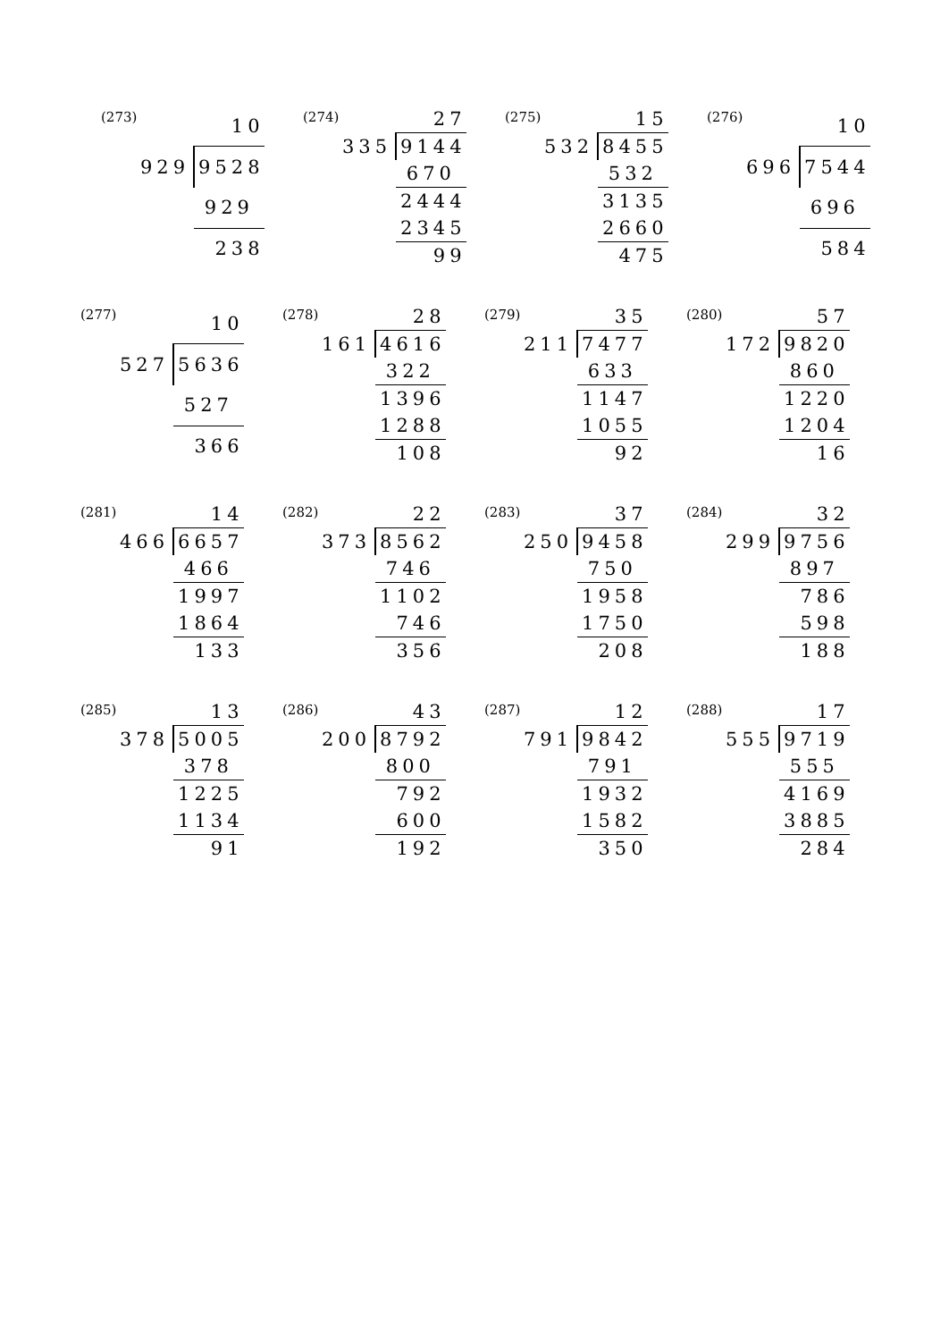(273)
| | 10 |
| 929 | 9528 |
| | 929 |
| | 238 |
(274)
| | 27 |
| 335 | 9144 |
| | 670 |
| | 2444 |
| | 2345 |
| | 99 |
(275)
| | 15 |
| 532 | 8455 |
| | 532 |
| | 3135 |
| | 2660 |
| | 475 |
(276)
| | 10 |
| 696 | 7544 |
| | 696 |
| | 584 |
(277)
| | 10 |
| 527 | 5636 |
| | 527 |
| | 366 |
(278)
| | 28 |
| 161 | 4616 |
| | 322 |
| | 1396 |
| | 1288 |
| | 108 |
(279)
| | 35 |
| 211 | 7477 |
| | 633 |
| | 1147 |
| | 1055 |
| | 92 |
(280)
| | 57 |
| 172 | 9820 |
| | 860 |
| | 1220 |
| | 1204 |
| | 16 |
(281)
| | 14 |
| 466 | 6657 |
| | 466 |
| | 1997 |
| | 1864 |
| | 133 |
(282)
| | 22 |
| 373 | 8562 |
| | 746 |
| | 1102 |
| | 746 |
| | 356 |
(283)
| | 37 |
| 250 | 9458 |
| | 750 |
| | 1958 |
| | 1750 |
| | 208 |
(284)
| | 32 |
| 299 | 9756 |
| | 897 |
| | 786 |
| | 598 |
| | 188 |
(285)
| | 13 |
| 378 | 5005 |
| | 378 |
| | 1225 |
| | 1134 |
| | 91 |
(286)
| | 43 |
| 200 | 8792 |
| | 800 |
| | 792 |
| | 600 |
| | 192 |
(287)
| | 12 |
| 791 | 9842 |
| | 791 |
| | 1932 |
| | 1582 |
| | 350 |
(288)
| | 17 |
| 555 | 9719 |
| | 555 |
| | 4169 |
| | 3885 |
| | 284 |